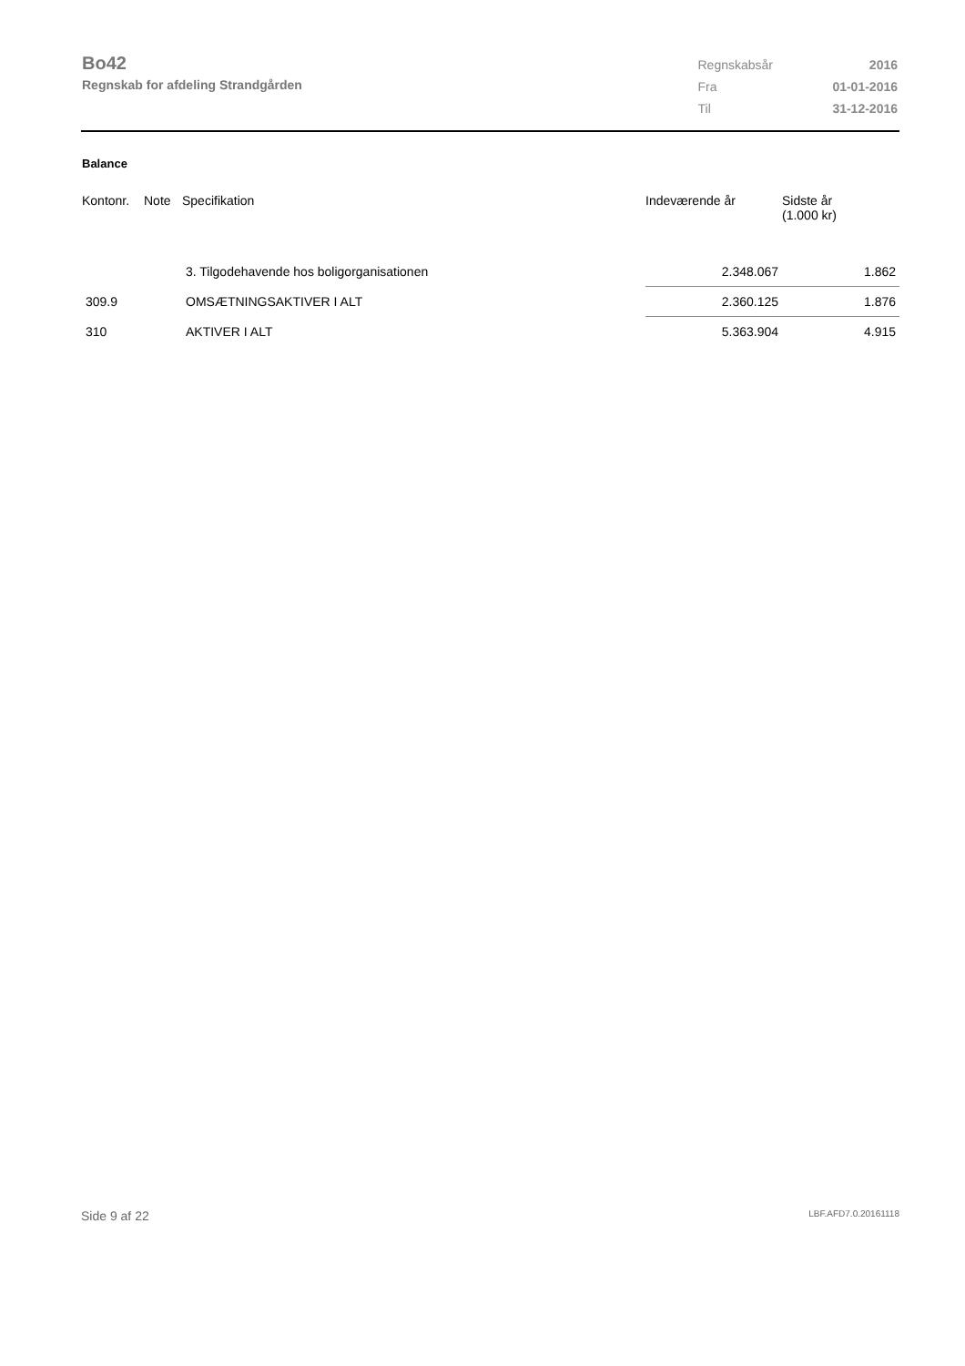Bo42
Regnskab for afdeling Strandgården
| Regnskabsår | 2016 |
| Fra | 01-01-2016 |
| Til | 31-12-2016 |
Balance
| Kontonr. | Note | Specifikation | Indeværende år | Sidste år (1.000 kr) |
| --- | --- | --- | --- | --- |
| | | 3. Tilgodehavende hos boligorganisationen | 2.348.067 | 1.862 |
| 309.9 | | OMSÆTNINGSAKTIVER I ALT | 2.360.125 | 1.876 |
| 310 | | AKTIVER I ALT | 5.363.904 | 4.915 |
Side 9 af 22 LBF.AFD7.0.20161118